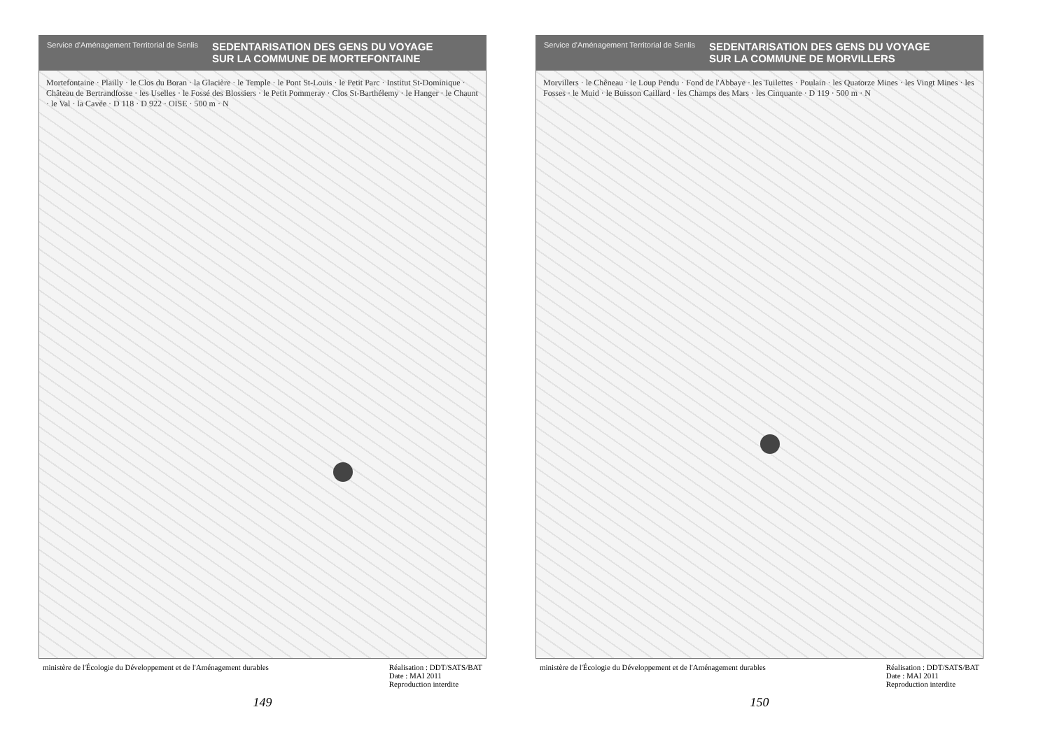Service d'Aménagement Territorial de Senlis
SEDENTARISATION DES GENS DU VOYAGE
SUR LA COMMUNE DE MORTEFONTAINE
Mortefontaine · Plailly · le Clos du Boran · la Glacière · le Temple · le Pont St-Louis · le Petit Parc · Institut St-Dominique · Château de Bertrandfosse · les Uselles · le Fossé des Blossiers · le Petit Pommeray · Clos St-Barthélemy · le Hanger · le Chaunt · le Val · la Cavée · D 118 · D 922 · OISE · 500 m · N
ministère de l'Écologie du Développement et de l'Aménagement durables Réalisation : DDT/SATS/BAT
Date : MAI 2011
Reproduction interdite
149
Service d'Aménagement Territorial de Senlis
SEDENTARISATION DES GENS DU VOYAGE
SUR LA COMMUNE DE MORVILLERS
Morvillers · le Chêneau · le Loup Pendu · Fond de l'Abbaye · les Tuilettes · Poulain · les Quatorze Mines · les Vingt Mines · les Fosses · le Muid · le Buisson Caillard · les Champs des Mars · les Cinquante · D 119 · 500 m · N
ministère de l'Écologie du Développement et de l'Aménagement durables Réalisation : DDT/SATS/BAT
Date : MAI 2011
Reproduction interdite
150